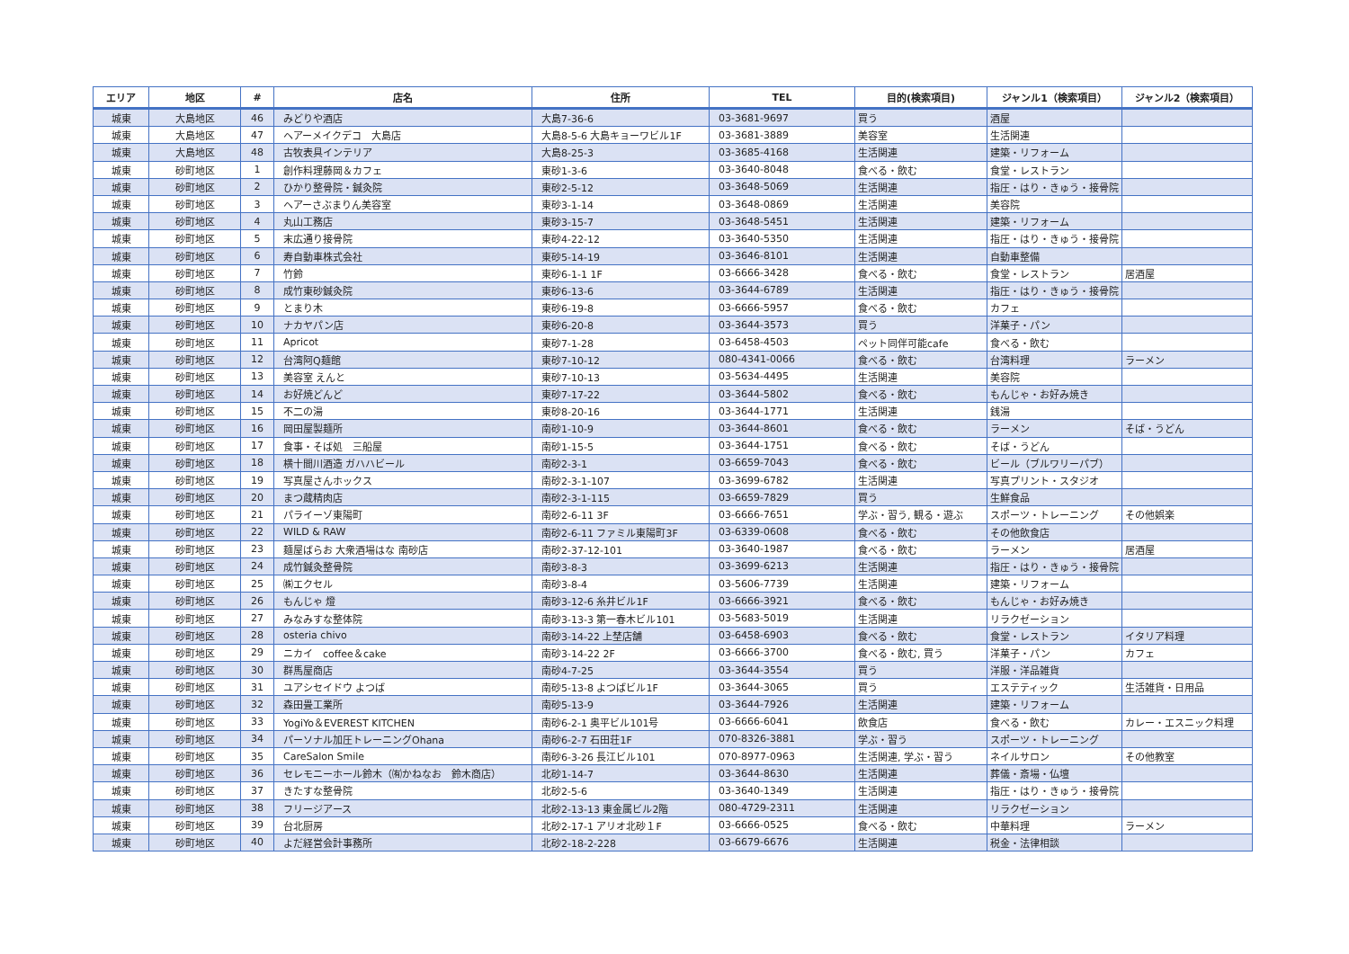| エリア | 地区 | # | 店名 | 住所 | TEL | 目的(検索項目) | ジャンル1（検索項目） | ジャンル2（検索項目） |
| --- | --- | --- | --- | --- | --- | --- | --- | --- |
| 城東 | 大島地区 | 46 | みどりや酒店 | 大島7-36-6 | 03-3681-9697 | 買う | 酒屋 | |
| 城東 | 大島地区 | 47 | ヘアーメイクデコ 大島店 | 大島8-5-6 大島キョーワビル1F | 03-3681-3889 | 美容室 | 生活関連 | |
| 城東 | 大島地区 | 48 | 古牧表具インテリア | 大島8-25-3 | 03-3685-4168 | 生活関連 | 建築・リフォーム | |
| 城東 | 砂町地区 | 1 | 創作料理藤岡＆カフェ | 東砂1-3-6 | 03-3640-8048 | 食べる・飲む | 食堂・レストラン | |
| 城東 | 砂町地区 | 2 | ひかり整骨院・鍼灸院 | 東砂2-5-12 | 03-3648-5069 | 生活関連 | 指圧・はり・きゅう・接骨院 | |
| 城東 | 砂町地区 | 3 | ヘアーさぶまりん美容室 | 東砂3-1-14 | 03-3648-0869 | 生活関連 | 美容院 | |
| 城東 | 砂町地区 | 4 | 丸山工務店 | 東砂3-15-7 | 03-3648-5451 | 生活関連 | 建築・リフォーム | |
| 城東 | 砂町地区 | 5 | 末広通り接骨院 | 東砂4-22-12 | 03-3640-5350 | 生活関連 | 指圧・はり・きゅう・接骨院 | |
| 城東 | 砂町地区 | 6 | 寿自動車株式会社 | 東砂5-14-19 | 03-3646-8101 | 生活関連 | 自動車整備 | |
| 城東 | 砂町地区 | 7 | 竹鈴 | 東砂6-1-1 1F | 03-6666-3428 | 食べる・飲む | 食堂・レストラン | 居酒屋 |
| 城東 | 砂町地区 | 8 | 成竹東砂鍼灸院 | 東砂6-13-6 | 03-3644-6789 | 生活関連 | 指圧・はり・きゅう・接骨院 | |
| 城東 | 砂町地区 | 9 | とまり木 | 東砂6-19-8 | 03-6666-5957 | 食べる・飲む | カフェ | |
| 城東 | 砂町地区 | 10 | ナカヤパン店 | 東砂6-20-8 | 03-3644-3573 | 買う | 洋菓子・パン | |
| 城東 | 砂町地区 | 11 | Apricot | 東砂7-1-28 | 03-6458-4503 | ペット同伴可能cafe | 食べる・飲む | |
| 城東 | 砂町地区 | 12 | 台湾阿Q麺館 | 東砂7-10-12 | 080-4341-0066 | 食べる・飲む | 台湾料理 | ラーメン |
| 城東 | 砂町地区 | 13 | 美容室 えんと | 東砂7-10-13 | 03-5634-4495 | 生活関連 | 美容院 | |
| 城東 | 砂町地区 | 14 | お好焼どんど | 東砂7-17-22 | 03-3644-5802 | 食べる・飲む | もんじゃ・お好み焼き | |
| 城東 | 砂町地区 | 15 | 不二の湯 | 東砂8-20-16 | 03-3644-1771 | 生活関連 | 銭湯 | |
| 城東 | 砂町地区 | 16 | 岡田屋製麺所 | 南砂1-10-9 | 03-3644-8601 | 食べる・飲む | ラーメン | そば・うどん |
| 城東 | 砂町地区 | 17 | 食事・そば処 三船屋 | 南砂1-15-5 | 03-3644-1751 | 食べる・飲む | そば・うどん | |
| 城東 | 砂町地区 | 18 | 横十間川酒造 ガハハビール | 南砂2-3-1 | 03-6659-7043 | 食べる・飲む | ビール（ブルワリーパブ） | |
| 城東 | 砂町地区 | 19 | 写真屋さんホックス | 南砂2-3-1-107 | 03-3699-6782 | 生活関連 | 写真プリント・スタジオ | |
| 城東 | 砂町地区 | 20 | まつ蔵精肉店 | 南砂2-3-1-115 | 03-6659-7829 | 買う | 生鮮食品 | |
| 城東 | 砂町地区 | 21 | パライーゾ東陽町 | 南砂2-6-11 3F | 03-6666-7651 | 学ぶ・習う, 観る・遊ぶ | スポーツ・トレーニング | その他娯楽 |
| 城東 | 砂町地区 | 22 | WILD & RAW | 南砂2-6-11 ファミル東陽町3F | 03-6339-0608 | 食べる・飲む | その他飲食店 | |
| 城東 | 砂町地区 | 23 | 麺屋ばらお 大衆酒場はな 南砂店 | 南砂2-37-12-101 | 03-3640-1987 | 食べる・飲む | ラーメン | 居酒屋 |
| 城東 | 砂町地区 | 24 | 成竹鍼灸整骨院 | 南砂3-8-3 | 03-3699-6213 | 生活関連 | 指圧・はり・きゅう・接骨院 | |
| 城東 | 砂町地区 | 25 | ㈱エクセル | 南砂3-8-4 | 03-5606-7739 | 生活関連 | 建築・リフォーム | |
| 城東 | 砂町地区 | 26 | もんじゃ 燈 | 南砂3-12-6 糸井ビル1F | 03-6666-3921 | 食べる・飲む | もんじゃ・お好み焼き | |
| 城東 | 砂町地区 | 27 | みなみすな整体院 | 南砂3-13-3 第一春木ビル101 | 03-5683-5019 | 生活関連 | リラクゼーション | |
| 城東 | 砂町地区 | 28 | osteria chivo | 南砂3-14-22 上埜店舗 | 03-6458-6903 | 食べる・飲む | 食堂・レストラン | イタリア料理 |
| 城東 | 砂町地区 | 29 | ニカイ coffee＆cake | 南砂3-14-22 2F | 03-6666-3700 | 食べる・飲む, 買う | 洋菓子・パン | カフェ |
| 城東 | 砂町地区 | 30 | 群馬屋商店 | 南砂4-7-25 | 03-3644-3554 | 買う | 洋服・洋品雑貨 | |
| 城東 | 砂町地区 | 31 | ユアシセイドウ よつば | 南砂5-13-8 よつばビル1F | 03-3644-3065 | 買う | エステティック | 生活雑貨・日用品 |
| 城東 | 砂町地区 | 32 | 森田畳工業所 | 南砂5-13-9 | 03-3644-7926 | 生活関連 | 建築・リフォーム | |
| 城東 | 砂町地区 | 33 | YogiYo＆EVEREST KITCHEN | 南砂6-2-1 奥平ビル101号 | 03-6666-6041 | 飲食店 | 食べる・飲む | カレー・エスニック料理 |
| 城東 | 砂町地区 | 34 | パーソナル加圧トレーニングOhana | 南砂6-2-7 石田荘1F | 070-8326-3881 | 学ぶ・習う | スポーツ・トレーニング | |
| 城東 | 砂町地区 | 35 | CareSalon Smile | 南砂6-3-26 長江ビル101 | 070-8977-0963 | 生活関連, 学ぶ・習う | ネイルサロン | その他教室 |
| 城東 | 砂町地区 | 36 | セレモニーホール鈴木（㈲かねなお 鈴木商店） | 北砂1-14-7 | 03-3644-8630 | 生活関連 | 葬儀・斎場・仏壇 | |
| 城東 | 砂町地区 | 37 | きたすな整骨院 | 北砂2-5-6 | 03-3640-1349 | 生活関連 | 指圧・はり・きゅう・接骨院 | |
| 城東 | 砂町地区 | 38 | フリージアース | 北砂2-13-13 東金属ビル2階 | 080-4729-2311 | 生活関連 | リラクゼーション | |
| 城東 | 砂町地区 | 39 | 台北厨房 | 北砂2-17-1 アリオ北砂１F | 03-6666-0525 | 食べる・飲む | 中華料理 | ラーメン |
| 城東 | 砂町地区 | 40 | よだ経営会計事務所 | 北砂2-18-2-228 | 03-6679-6676 | 生活関連 | 税金・法律相談 | |